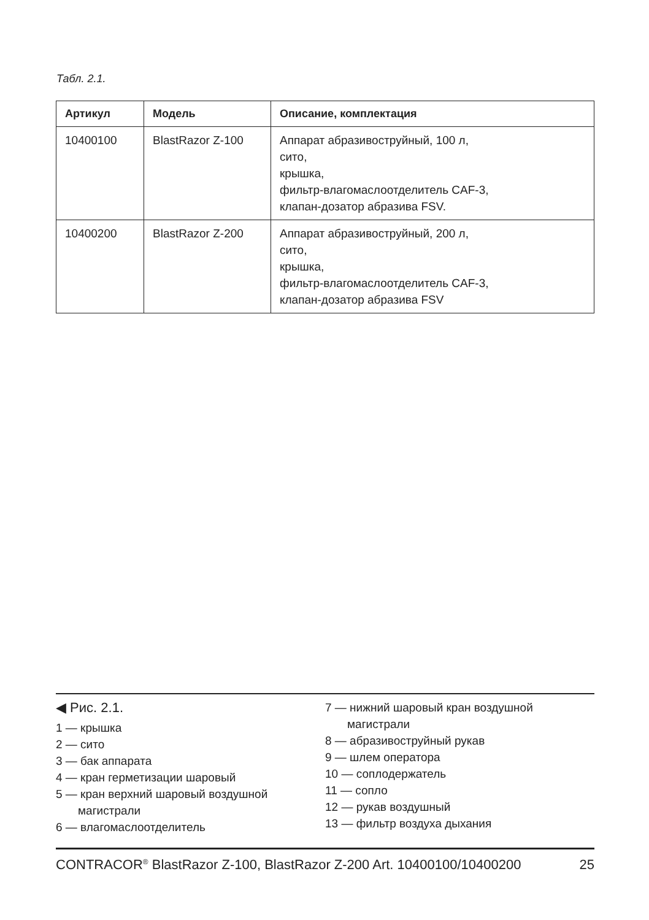Табл. 2.1.
| Артикул | Модель | Описание, комплектация |
| --- | --- | --- |
| 10400100 | BlastRazor Z-100 | Аппарат абразивоструйный, 100 л, сито, крышка, фильтр-влагомаслоотделитель CAF-3, клапан-дозатор абразива FSV. |
| 10400200 | BlastRazor Z-200 | Аппарат абразивоструйный, 200 л, сито, крышка, фильтр-влагомаслоотделитель CAF-3, клапан-дозатор абразива FSV |
◀ Рис. 2.1.
1 — крышка
2 — сито
3 — бак аппарата
4 — кран герметизации шаровый
5 — кран верхний шаровый воздушной
магистрали
6 — влагомаслоотделитель
7 — нижний шаровый кран воздушной
магистрали
8 — абразивоструйный рукав
9 — шлем оператора
10 — соплодержатель
11 — сопло
12 — рукав воздушный
13 — фильтр воздуха дыхания
CONTRACOR<sup>®</sup> BlastRazor Z-100, BlastRazor Z-200 Art. 10400100/10400200 25